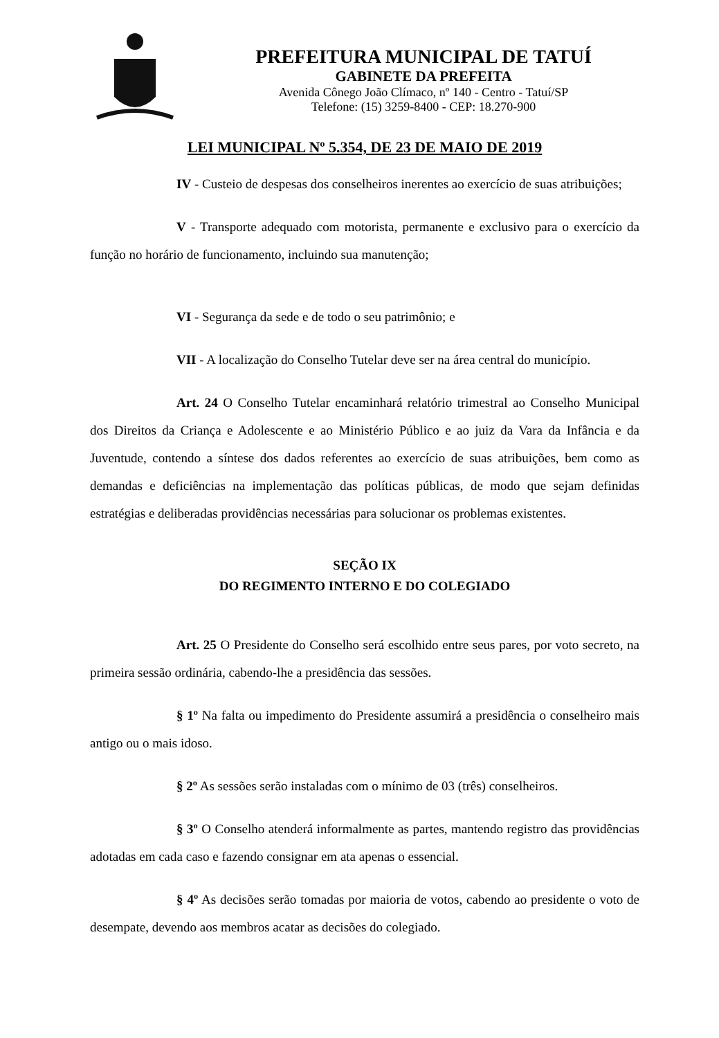PREFEITURA MUNICIPAL DE TATUÍ
GABINETE DA PREFEITA
Avenida Cônego João Clímaco, nº 140 - Centro - Tatuí/SP
Telefone: (15) 3259-8400 - CEP: 18.270-900
LEI MUNICIPAL Nº 5.354, DE 23 DE MAIO DE 2019
IV - Custeio de despesas dos conselheiros inerentes ao exercício de suas atribuições;
V - Transporte adequado com motorista, permanente e exclusivo para o exercício da função no horário de funcionamento, incluindo sua manutenção;
VI - Segurança da sede e de todo o seu patrimônio; e
VII - A localização do Conselho Tutelar deve ser na área central do município.
Art. 24 O Conselho Tutelar encaminhará relatório trimestral ao Conselho Municipal dos Direitos da Criança e Adolescente e ao Ministério Público e ao juiz da Vara da Infância e da Juventude, contendo a síntese dos dados referentes ao exercício de suas atribuições, bem como as demandas e deficiências na implementação das políticas públicas, de modo que sejam definidas estratégias e deliberadas providências necessárias para solucionar os problemas existentes.
SEÇÃO IX
DO REGIMENTO INTERNO E DO COLEGIADO
Art. 25 O Presidente do Conselho será escolhido entre seus pares, por voto secreto, na primeira sessão ordinária, cabendo-lhe a presidência das sessões.
§ 1º Na falta ou impedimento do Presidente assumirá a presidência o conselheiro mais antigo ou o mais idoso.
§ 2º As sessões serão instaladas com o mínimo de 03 (três) conselheiros.
§ 3º O Conselho atenderá informalmente as partes, mantendo registro das providências adotadas em cada caso e fazendo consignar em ata apenas o essencial.
§ 4º As decisões serão tomadas por maioria de votos, cabendo ao presidente o voto de desempate, devendo aos membros acatar as decisões do colegiado.